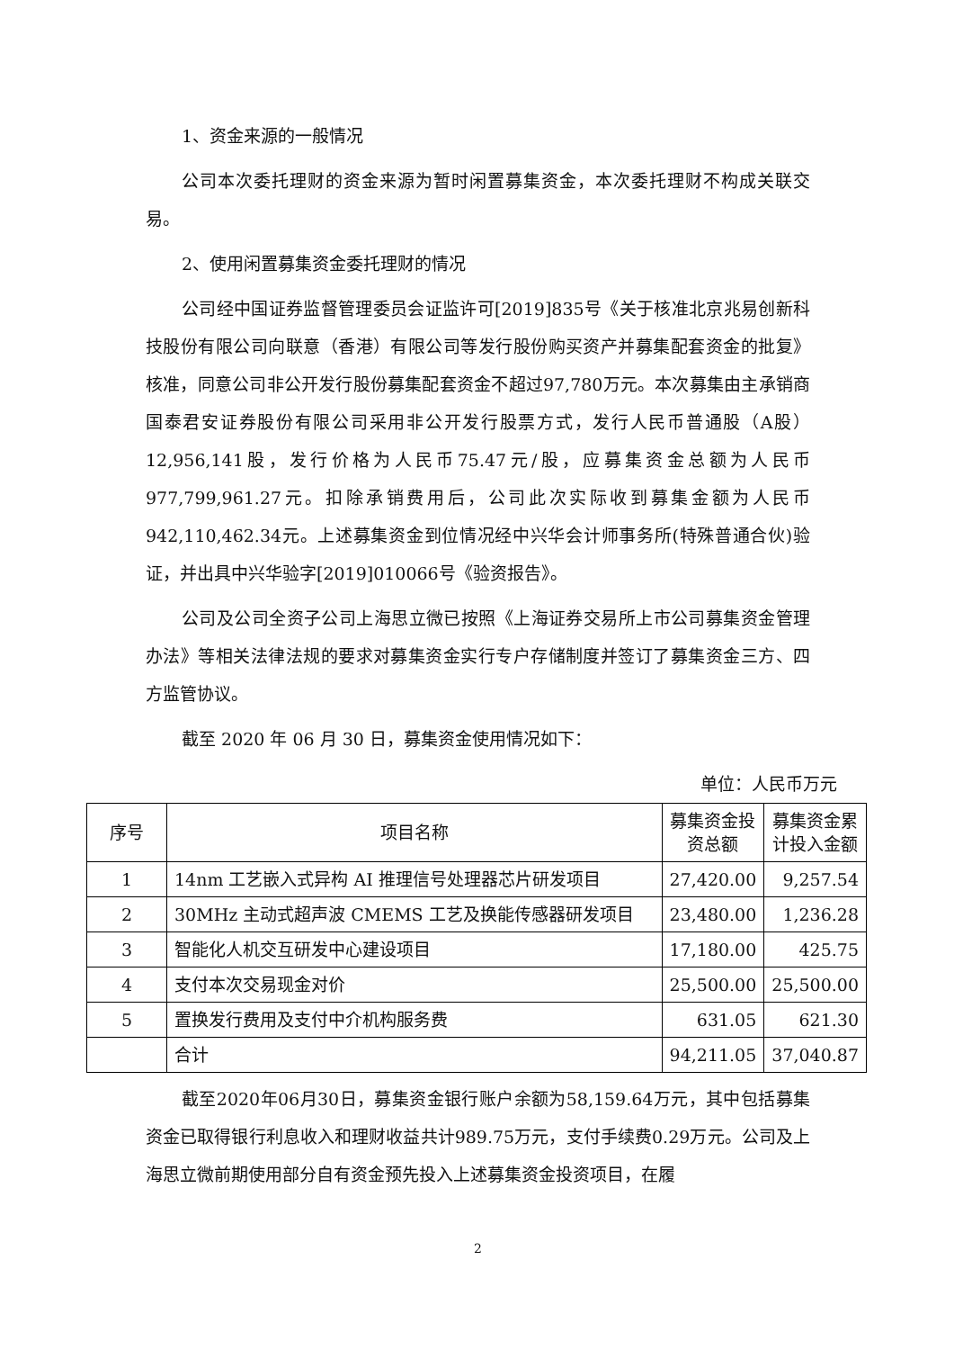1、资金来源的一般情况
公司本次委托理财的资金来源为暂时闲置募集资金，本次委托理财不构成关联交易。
2、使用闲置募集资金委托理财的情况
公司经中国证券监督管理委员会证监许可[2019]835号《关于核准北京兆易创新科技股份有限公司向联意（香港）有限公司等发行股份购买资产并募集配套资金的批复》核准，同意公司非公开发行股份募集配套资金不超过97,780万元。本次募集由主承销商国泰君安证券股份有限公司采用非公开发行股票方式，发行人民币普通股（A股）12,956,141股，发行价格为人民币75.47元/股，应募集资金总额为人民币977,799,961.27元。扣除承销费用后，公司此次实际收到募集金额为人民币942,110,462.34元。上述募集资金到位情况经中兴华会计师事务所(特殊普通合伙)验证，并出具中兴华验字[2019]010066号《验资报告》。
公司及公司全资子公司上海思立微已按照《上海证券交易所上市公司募集资金管理办法》等相关法律法规的要求对募集资金实行专户存储制度并签订了募集资金三方、四方监管协议。
截至 2020 年 06 月 30 日，募集资金使用情况如下：
单位：人民币万元
| 序号 | 项目名称 | 募集资金投资总额 | 募集资金累计投入金额 |
| --- | --- | --- | --- |
| 1 | 14nm 工艺嵌入式异构 AI 推理信号处理器芯片研发项目 | 27,420.00 | 9,257.54 |
| 2 | 30MHz 主动式超声波 CMEMS 工艺及换能传感器研发项目 | 23,480.00 | 1,236.28 |
| 3 | 智能化人机交互研发中心建设项目 | 17,180.00 | 425.75 |
| 4 | 支付本次交易现金对价 | 25,500.00 | 25,500.00 |
| 5 | 置换发行费用及支付中介机构服务费 | 631.05 | 621.30 |
| | 合计 | 94,211.05 | 37,040.87 |
截至2020年06月30日，募集资金银行账户余额为58,159.64万元，其中包括募集资金已取得银行利息收入和理财收益共计989.75万元，支付手续费0.29万元。公司及上海思立微前期使用部分自有资金预先投入上述募集资金投资项目，在履
2